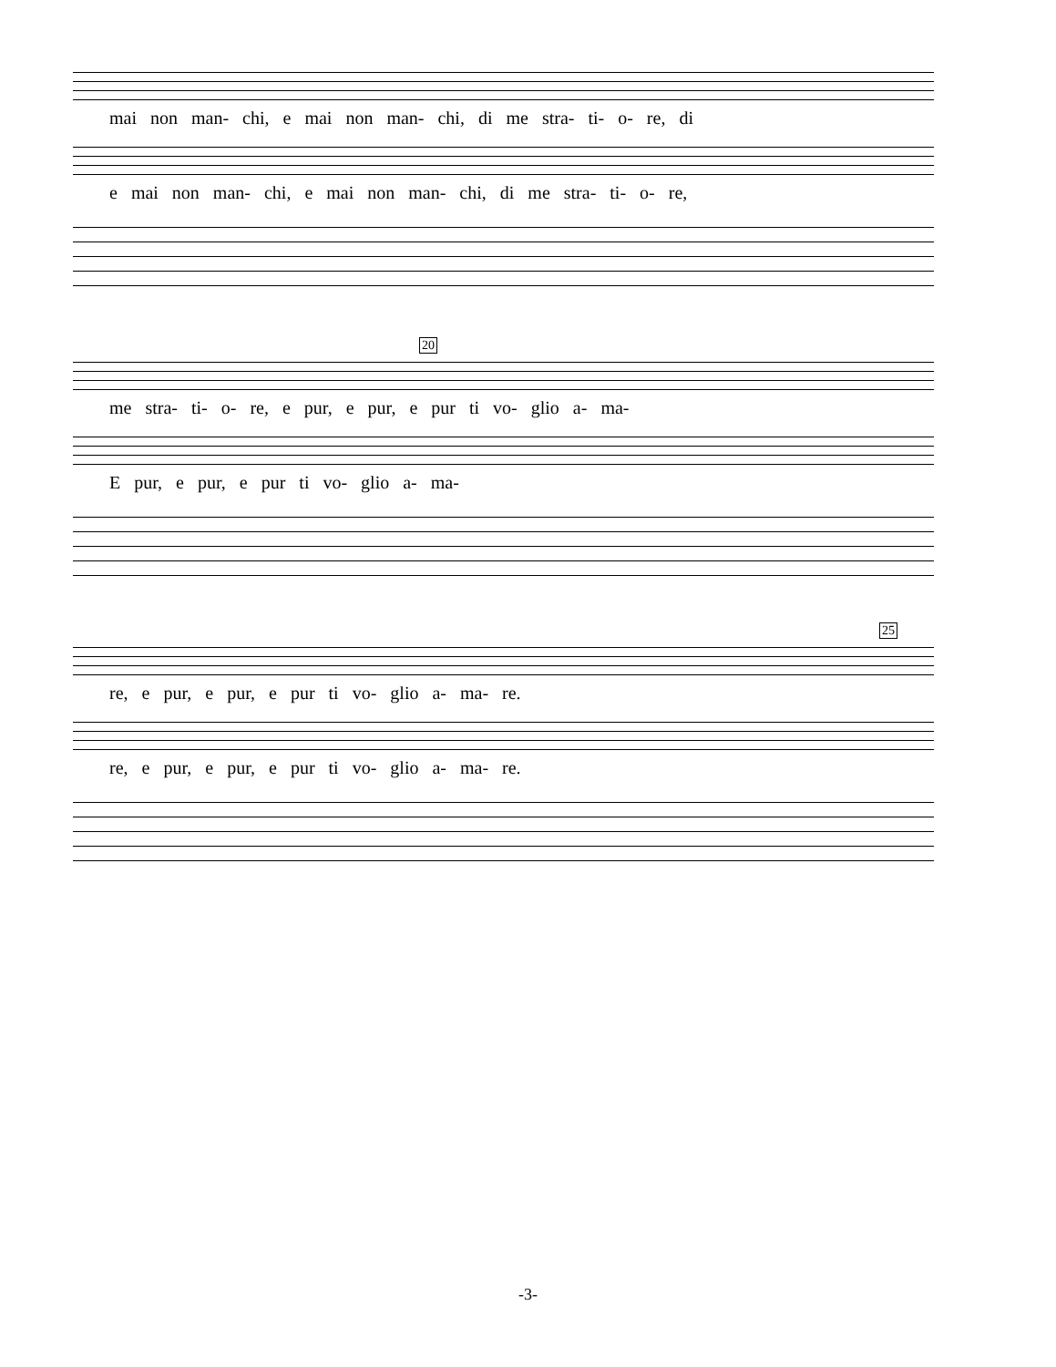mai non man- chi, e mai non man- chi, di me stra- ti- o- re, di
e mai non man- chi, e mai non man- chi, di me stra- ti- o- re,
20
me stra- ti- o- re, e pur, e pur, e pur ti vo- glio a- ma-
E pur, e pur, e pur ti vo- glio a- ma-
25
re, e pur, e pur, e pur ti vo- glio a- ma- re.
re, e pur, e pur, e pur ti vo- glio a- ma- re.
-3-